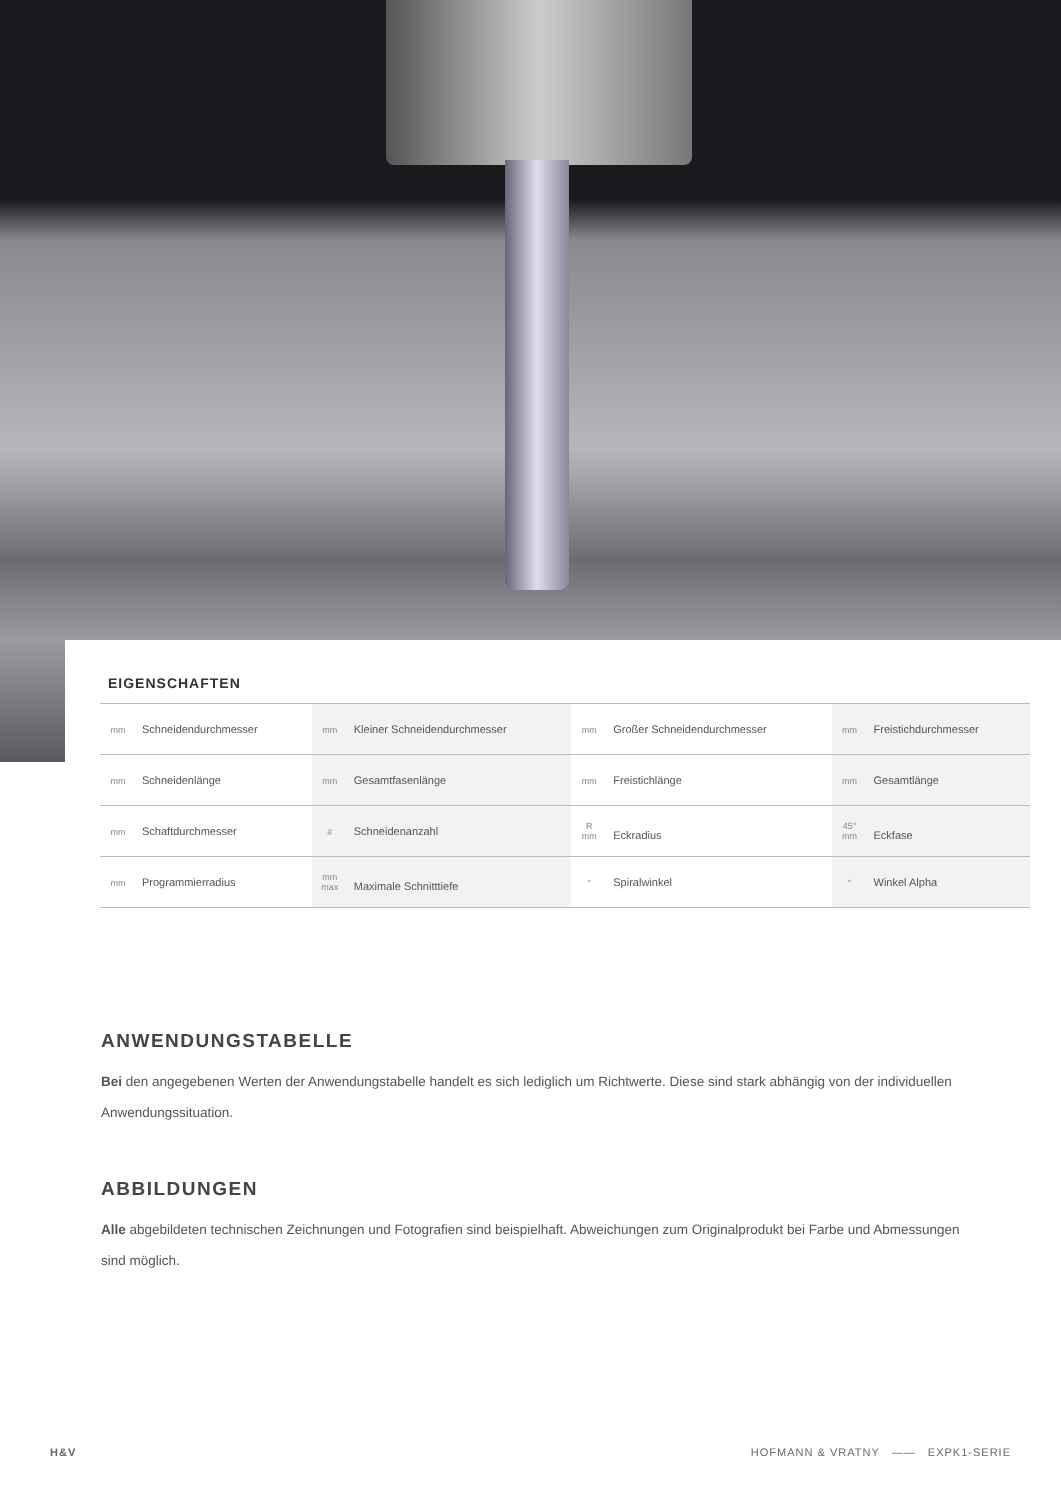EIGENSCHAFTEN
| mm Schneidendurchmesser | mm Kleiner Schneidendurchmesser | mm Großer Schneidendurchmesser | mm Freistichdurchmesser |
| mm Schneidenlänge | mm Gesamtfasenlänge | mm Freistichlänge | mm Gesamtlänge |
| mm Schaftdurchmesser | # Schneidenanzahl | R mm Eckradius | 45° mm Eckfase |
| mm Programmierradius | mm max Maximale Schnitttiefe | ° Spiralwinkel | ° Winkel Alpha |
ANWENDUNGSTABELLE
Bei den angegebenen Werten der Anwendungstabelle handelt es sich lediglich um Richtwerte. Diese sind stark abhängig von der individuellen Anwendungssituation.
ABBILDUNGEN
Alle abgebildeten technischen Zeichnungen und Fotografien sind beispielhaft. Abweichungen zum Originalprodukt bei Farbe und Abmessungen sind möglich.
H&V HOFMANN & VRATNY —— EXPK1-SERIE